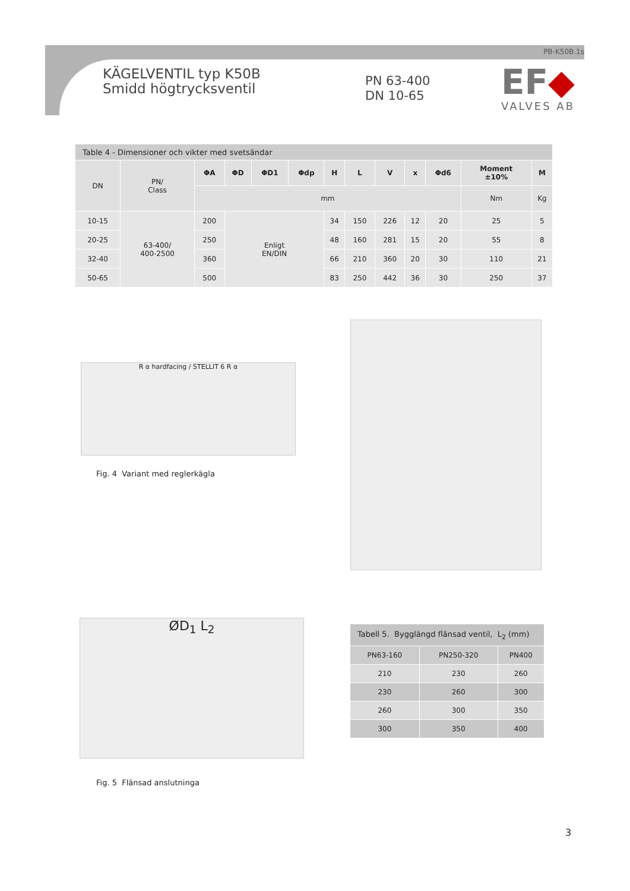PB-K50B.1s
KÄGELVENTIL typ K50B
Smidd högtrycksventil
PN 63-400
DN 10-65
EF◆
VALVES AB
| Table 4 - Dimensioner och vikter med svetsändar | | | | | | | | | | | | |
| --- | --- | --- | --- | --- | --- | --- | --- | --- | --- | --- | --- | --- |
| DN | PN/ Class | ΦA | ΦD | ΦD1 | Φdp | H | L | V | x | Φd6 | Moment ±10% | M |
| | | mm | | | | | | | | | Nm | Kg |
| 10-15 | 63-400/ 400-2500 | 200 | Enligt EN/DIN | | | 34 | 150 | 226 | 12 | 20 | 25 | 5 |
| 20-25 | | 250 | | | | 48 | 160 | 281 | 15 | 20 | 55 | 8 |
| 32-40 | | 360 | | | | 66 | 210 | 360 | 20 | 30 | 110 | 21 |
| 50-65 | | 500 | | | | 83 | 250 | 442 | 36 | 30 | 250 | 37 |
R α hardfacing / STELLIT 6 R α
Fig. 4 Variant med reglerkägla
ØD<sub>1</sub> L<sub>2</sub>
Fig. 5 Flänsad anslutninga
| Tabell 5. Bygglängd flänsad ventil, L<sub>2</sub> (mm) | | |
| PN63-160 | PN250-320 | PN400 |
| 210 | 230 | 260 |
| 230 | 260 | 300 |
| 260 | 300 | 350 |
| 300 | 350 | 400 |
3